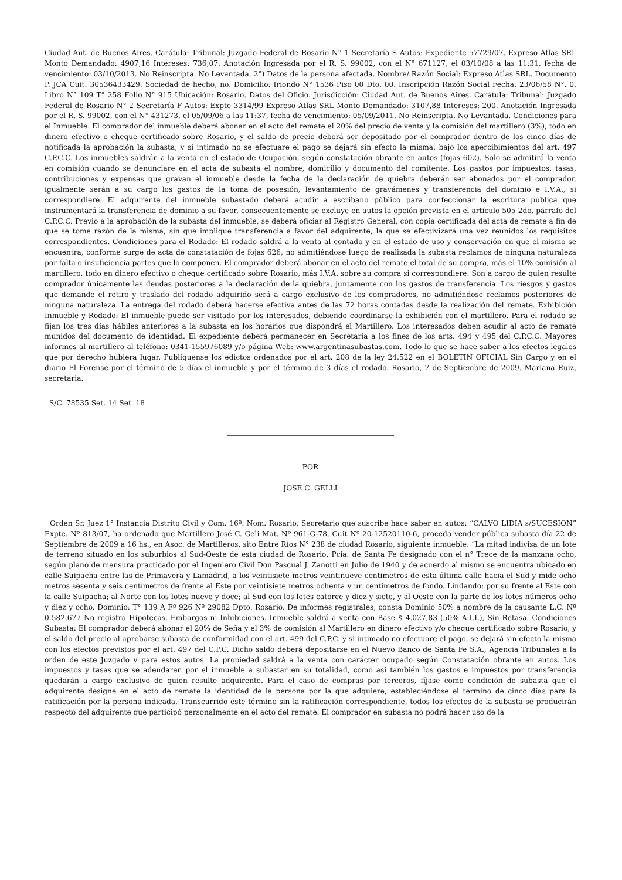Ciudad Aut. de Buenos Aires. Carátula: Tribunal: Juzgado Federal de Rosario N° 1 Secretaría S Autos: Expediente 57729/07. Expreso Atlas SRL Monto Demandado: 4907,16 Intereses: 736,07. Anotación Ingresada por el R. S. 99002, con el N° 671127, el 03/10/08 a las 11:31, fecha de vencimiento: 03/10/2013. No Reinscripta. No Levantada. 2°) Datos de la persona afectada. Nombre/ Razón Social: Expreso Atlas SRL. Documento P. JCA Cuit: 30536433429. Sociedad de hecho; no. Domicilio: Iriondo N° 1536 Piso 00 Dto. 00. Inscripción Razón Social Fecha: 23/06/58 N°. 0. Libro N° 109 T° 258 Folio N° 915 Ubicación: Rosario. Datos del Oficio. Jurisdicción: Ciudad Aut. de Buenos Aires. Carátula: Tribunal: Juzgado Federal de Rosario N° 2 Secretaría F Autos: Expte 3314/99 Expreso Atlas SRL Monto Demandado: 3107,88 Intereses: 200. Anotación Ingresada por el R. S. 99002, con el N° 431273, el 05/09/06 a las 11:37, fecha de vencimiento: 05/09/2011. No Reinscripta. No Levantada. Condiciones para el Inmueble: El comprador del inmueble deberá abonar en el acto del remate el 20% del precio de venta y la comisión del martillero (3%), todo en dinero efectivo o cheque certificado sobre Rosario, y el saldo de precio deberá ser depositado por el comprador dentro de los cinco días de notificada la aprobación la subasta, y si intimado no se efectuare el pago se dejará sin efecto la misma, bajo los apercibimientos del art. 497 C.P.C.C. Los inmuebles saldrán a la venta en el estado de Ocupación, según constatación obrante en autos (fojas 602). Solo se admitirá la venta en comisión cuando se denunciare en el acta de subasta el nombre, domicilio y documento del comitente. Los gastos por impuestos, tasas, contribuciones y expensas que gravan el inmueble desde la fecha de la declaración de quiebra deberán ser abonados por el comprador, igualmente serán a su cargo los gastos de la toma de posesión, levantamiento de gravámenes y transferencia del dominio e I.V.A., si correspondiere. El adquirente del inmueble subastado deberá acudir a escribano público para confeccionar la escritura pública que instrumentará la transferencia de dominio a su favor, consecuentemente se excluye en autos la opción prevista en el artículo 505 2do. párrafo del C.P.C.C. Previo a la aprobación de la subasta del inmueble, se deberá oficiar al Registro General, con copia certificada del acta de remate a fin de que se tome razón de la misma, sin que implique transferencia a favor del adquirente, la que se efectivizará una vez reunidos los requisitos correspondientes. Condiciones para el Rodado: El rodado saldrá a la venta al contado y en el estado de uso y conservación en que el mismo se encuentra, conforme surge de acta de constatación de fojas 626, no admitiéndose luego de realizada la subasta reclamos de ninguna naturaleza por falta o insuficiencia partes que lo componen. El comprador deberá abonar en el acto del remate el total de su compra, más el 10% comisión al martillero, todo en dinero efectivo o cheque certificado sobre Rosario, más I.V.A. sobre su compra si correspondiere. Son a cargo de quien resulte comprador únicamente las deudas posteriores a la declaración de la quiebra, juntamente con los gastos de transferencia. Los riesgos y gastos que demande el retiro y traslado del rodado adquirido será a cargo exclusivo de los compradores, no admitiéndose reclamos posteriores de ninguna naturaleza. La entrega del rodado deberá hacerse efectiva antes de las 72 horas contadas desde la realización del remate. Exhibición Inmueble y Rodado: El inmueble puede ser visitado por los interesados, debiendo coordinarse la exhibición con el martillero. Para el rodado se fijan los tres días hábiles anteriores a la subasta en los horarios que dispondrá el Martillero. Los interesados deben acudir al acto de remate munidos del documento de identidad. El expediente deberá permanecer en Secretaría a los fines de los arts. 494 y 495 del C.P.C.C. Mayores informes al martillero al teléfono: 0341-155976089 y/o página Web: www.argentinasubastas.com. Todo lo que se hace saber a los efectos legales que por derecho hubiera lugar. Publíquense los edictos ordenados por el art. 208 de la ley 24.522 en el BOLETIN OFICIAL Sin Cargo y en el diario El Forense por el término de 5 días el inmueble y por el término de 3 días el rodado. Rosario, 7 de Septiembre de 2009. Mariana Ruiz, secretaria.
S/C. 78535 Set. 14 Set. 18
POR
JOSE C. GELLI
Orden Sr. Juez 1° Instancia Distrito Civil y Com. 16ª. Nom. Rosario, Secretario que suscribe hace saber en autos: “CALVO LIDIA s/SUCESION” Expte. Nº 813/07, ha ordenado que Martillero José C. Geli Mat. Nº 961-G-78, Cuit Nº 20-12520110-6, proceda vender pública subasta día 22 de Septiembre de 2009 a 16 hs., en Asoc. de Martilleros, sito Entre Ríos N° 238 de ciudad Rosario, siguiente inmueble: “La mitad indivisa de un lote de terreno situado en los suburbios al Sud-Oeste de esta ciudad de Rosario, Pcia. de Santa Fe designado con el n° Trece de la manzana ocho, según plano de mensura practicado por el Ingeniero Civil Don Pascual J. Zanotti en Julio de 1940 y de acuerdo al mismo se encuentra ubicado en calle Suipacha entre las de Primavera y Lamadrid, a los veintisiete metros veintinueve centímetros de esta última calle hacia el Sud y mide ocho metros sesenta y seis centímetros de frente al Este por veintisiete metros ochenta y un centímetros de fondo. Lindando: por su frente al Este con la calle Suipacha; al Norte con los lotes nueve y doce; al Sud con los lotes catorce y diez y siete, y al Oeste con la parte de los lotes números ocho y diez y ocho. Dominio: T° 139 A Fº 926 Nº 29082 Dpto. Rosario. De informes registrales, consta Dominio 50% a nombre de la causante L.C. Nº 0.582.677 No registra Hipotecas, Embargos ni Inhibiciones. Inmueble saldrá a venta con Base $ 4.027,83 (50% A.I.I.), Sin Retasa. Condiciones Subasta: El comprador deberá abonar el 20% de Seña y el 3% de comisión al Martillero en dinero efectivo y/o cheque certificado sobre Rosario, y el saldo del precio al aprobarse subasta de conformidad con el art. 499 del C.P.C. y si intimado no efectuare el pago, se dejará sin efecto la misma con los efectos previstos por el art. 497 del C.P.C. Dicho saldo deberá depositarse en el Nuevo Banco de Santa Fe S.A., Agencia Tribunales a la orden de este Juzgado y para estos autos. La propiedad saldrá a la venta con carácter ocupado según Constatación obrante en autos. Los impuestos y tasas que se adeudaren por el inmueble a subastar en su totalidad, como así también los gastos e impuestos por transferencia quedarán a cargo exclusivo de quien resulte adquirente. Para el caso de compras por terceros, fíjase como condición de subasta que el adquirente designe en el acto de remate la identidad de la persona por la que adquiere, estableciéndose el término de cinco días para la ratificación por la persona indicada. Transcurrido este término sin la ratificación correspondiente, todos los efectos de la subasta se producirán respecto del adquirente que participó personalmente en el acto del remate. El comprador en subasta no podrá hacer uso de la